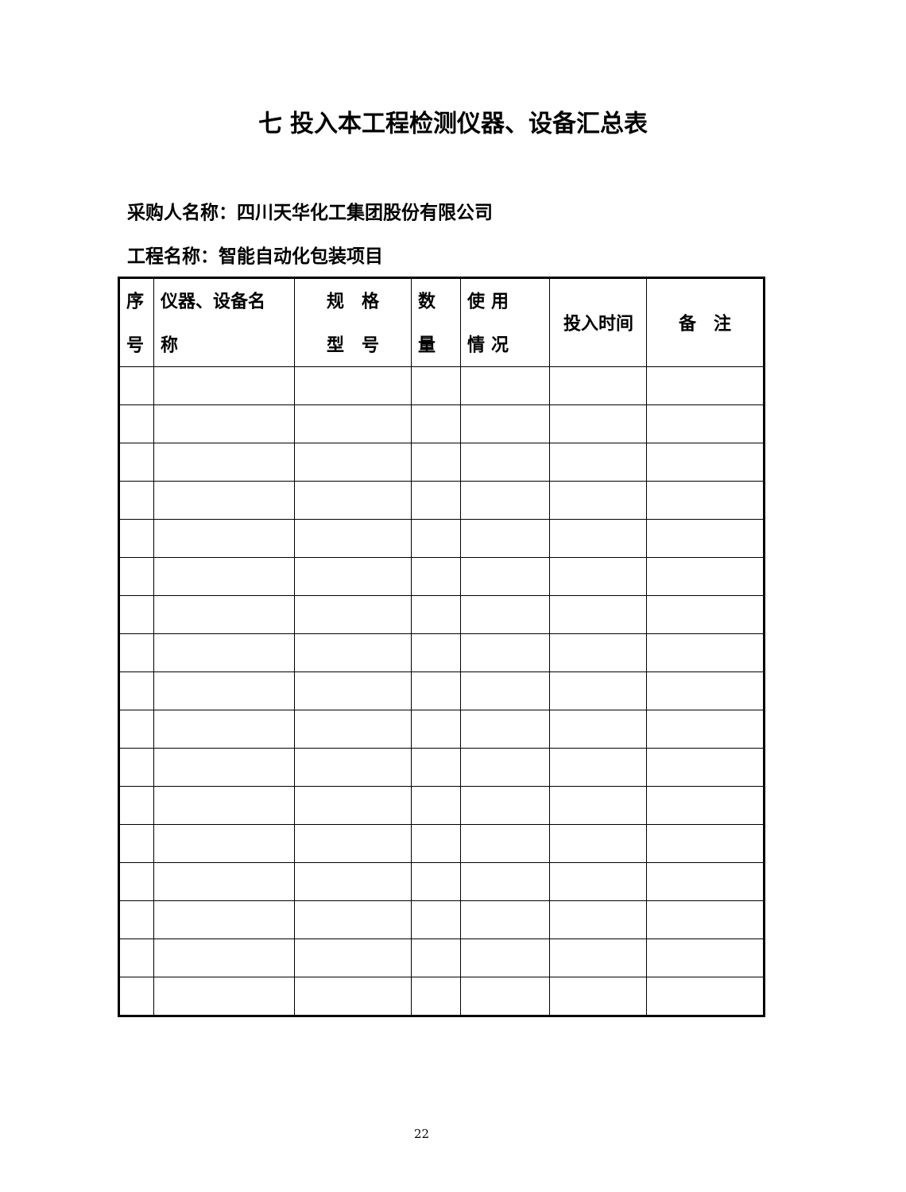七 投入本工程检测仪器、设备汇总表
采购人名称：四川天华化工集团股份有限公司
工程名称：智能自动化包装项目
| 序 号 | 仪器、设备名 称 | 规 格 型 号 | 数 量 | 使 用 情 况 | 投入时间 | 备 注 |
| --- | --- | --- | --- | --- | --- | --- |
22